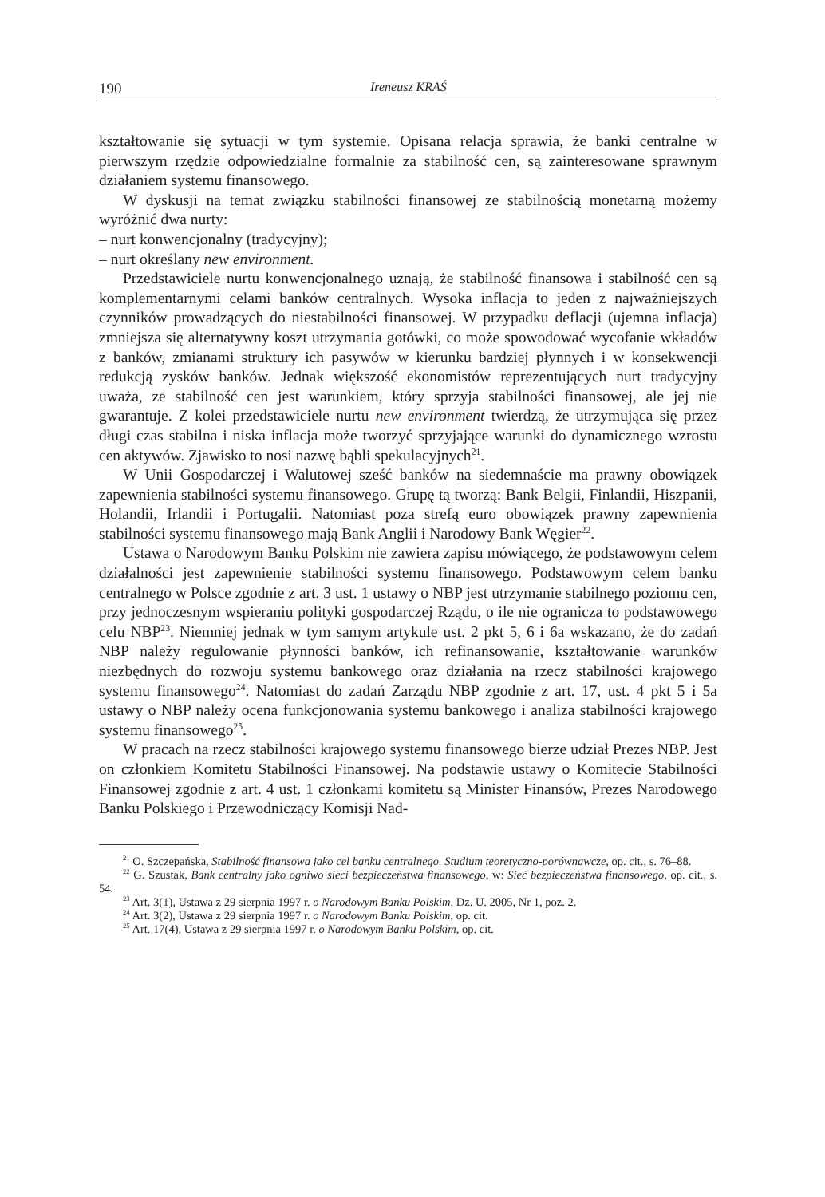190 Ireneusz KRAŚ
kształtowanie się sytuacji w tym systemie. Opisana relacja sprawia, że banki centralne w pierwszym rzędzie odpowiedzialne formalnie za stabilność cen, są zainteresowane sprawnym działaniem systemu finansowego.
W dyskusji na temat związku stabilności finansowej ze stabilnością monetarną możemy wyróżnić dwa nurty:
– nurt konwencjonalny (tradycyjny);
– nurt określany new environment.
Przedstawiciele nurtu konwencjonalnego uznają, że stabilność finansowa i stabilność cen są komplementarnymi celami banków centralnych. Wysoka inflacja to jeden z najważniejszych czynników prowadzących do niestabilności finansowej. W przypadku deflacji (ujemna inflacja) zmniejsza się alternatywny koszt utrzymania gotówki, co może spowodować wycofanie wkładów z banków, zmianami struktury ich pasywów w kierunku bardziej płynnych i w konsekwencji redukcją zysków banków. Jednak większość ekonomistów reprezentujących nurt tradycyjny uważa, ze stabilność cen jest warunkiem, który sprzyja stabilności finansowej, ale jej nie gwarantuje. Z kolei przedstawiciele nurtu new environment twierdzą, że utrzymująca się przez długi czas stabilna i niska inflacja może tworzyć sprzyjające warunki do dynamicznego wzrostu cen aktywów. Zjawisko to nosi nazwę bąbli spekulacyjnych<sup>21</sup>.
W Unii Gospodarczej i Walutowej sześć banków na siedemnaście ma prawny obowiązek zapewnienia stabilności systemu finansowego. Grupę tą tworzą: Bank Belgii, Finlandii, Hiszpanii, Holandii, Irlandii i Portugalii. Natomiast poza strefą euro obowiązek prawny zapewnienia stabilności systemu finansowego mają Bank Anglii i Narodowy Bank Węgier<sup>22</sup>.
Ustawa o Narodowym Banku Polskim nie zawiera zapisu mówiącego, że podstawowym celem działalności jest zapewnienie stabilności systemu finansowego. Podstawowym celem banku centralnego w Polsce zgodnie z art. 3 ust. 1 ustawy o NBP jest utrzymanie stabilnego poziomu cen, przy jednoczesnym wspieraniu polityki gospodarczej Rządu, o ile nie ogranicza to podstawowego celu NBP<sup>23</sup>. Niemniej jednak w tym samym artykule ust. 2 pkt 5, 6 i 6a wskazano, że do zadań NBP należy regulowanie płynności banków, ich refinansowanie, kształtowanie warunków niezbędnych do rozwoju systemu bankowego oraz działania na rzecz stabilności krajowego systemu finansowego<sup>24</sup>. Natomiast do zadań Zarządu NBP zgodnie z art. 17, ust. 4 pkt 5 i 5a ustawy o NBP należy ocena funkcjonowania systemu bankowego i analiza stabilności krajowego systemu finansowego<sup>25</sup>.
W pracach na rzecz stabilności krajowego systemu finansowego bierze udział Prezes NBP. Jest on członkiem Komitetu Stabilności Finansowej. Na podstawie ustawy o Komitecie Stabilności Finansowej zgodnie z art. 4 ust. 1 członkami komitetu są Minister Finansów, Prezes Narodowego Banku Polskiego i Przewodniczący Komisji Nad-
<sup>21</sup> O. Szczepańska, Stabilność finansowa jako cel banku centralnego. Studium teoretyczno-porównawcze, op. cit., s. 76–88.
<sup>22</sup> G. Szustak, Bank centralny jako ogniwo sieci bezpieczeństwa finansowego, w: Sieć bezpieczeństwa finansowego, op. cit., s. 54.
<sup>23</sup> Art. 3(1), Ustawa z 29 sierpnia 1997 r. o Narodowym Banku Polskim, Dz. U. 2005, Nr 1, poz. 2.
<sup>24</sup> Art. 3(2), Ustawa z 29 sierpnia 1997 r. o Narodowym Banku Polskim, op. cit.
<sup>25</sup> Art. 17(4), Ustawa z 29 sierpnia 1997 r. o Narodowym Banku Polskim, op. cit.